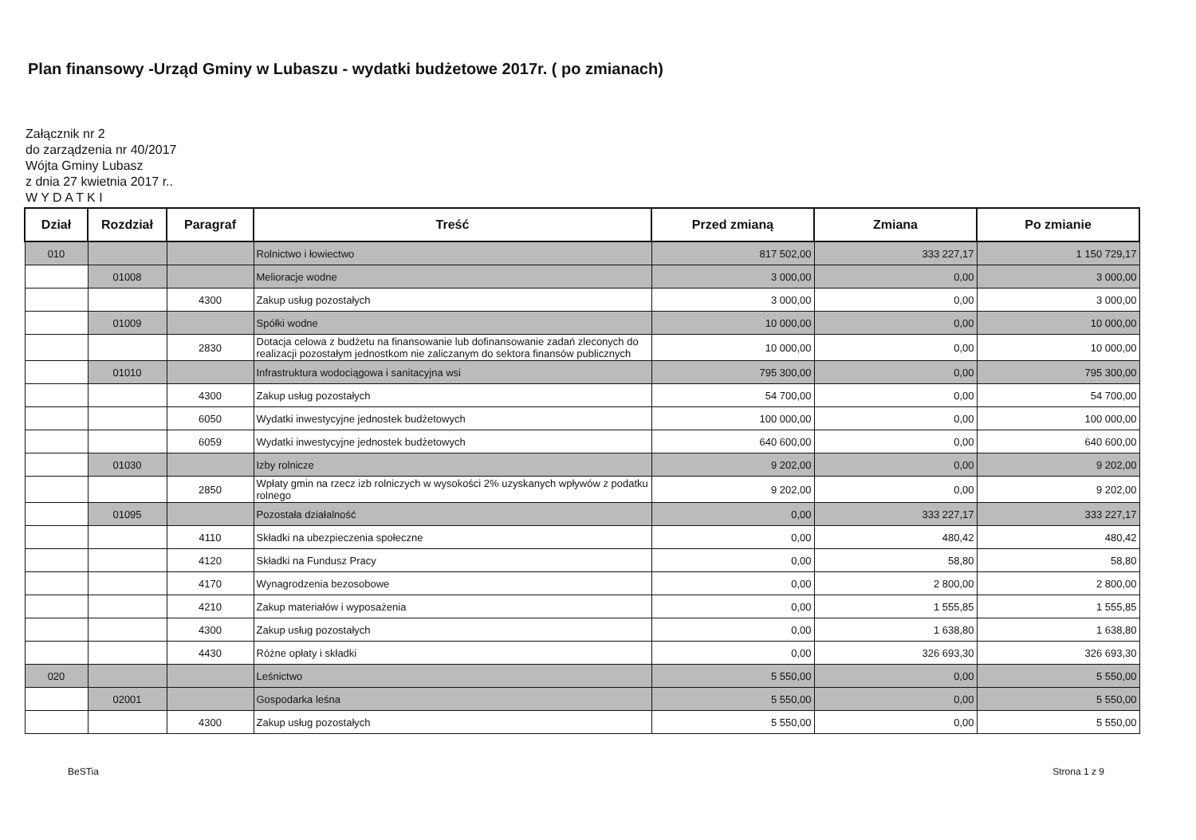Plan finansowy -Urząd Gminy w Lubaszu - wydatki budżetowe 2017r. ( po zmianach)
Załącznik nr 2
do zarządzenia nr 40/2017
Wójta Gminy Lubasz
z dnia 27 kwietnia 2017 r..
W Y D A T K I
| Dział | Rozdział | Paragraf | Treść | Przed zmianą | Zmiana | Po zmianie |
| --- | --- | --- | --- | --- | --- | --- |
| 010 | | | Rolnictwo i łowiectwo | 817 502,00 | 333 227,17 | 1 150 729,17 |
| | 01008 | | Melioracje wodne | 3 000,00 | 0,00 | 3 000,00 |
| | | 4300 | Zakup usług pozostałych | 3 000,00 | 0,00 | 3 000,00 |
| | 01009 | | Spółki wodne | 10 000,00 | 0,00 | 10 000,00 |
| | | 2830 | Dotacja celowa z budżetu na finansowanie lub dofinansowanie zadań zleconych do realizacji pozostałym jednostkom nie zaliczanym do sektora finansów publicznych | 10 000,00 | 0,00 | 10 000,00 |
| | 01010 | | Infrastruktura wodociągowa i sanitacyjna wsi | 795 300,00 | 0,00 | 795 300,00 |
| | | 4300 | Zakup usług pozostałych | 54 700,00 | 0,00 | 54 700,00 |
| | | 6050 | Wydatki inwestycyjne jednostek budżetowych | 100 000,00 | 0,00 | 100 000,00 |
| | | 6059 | Wydatki inwestycyjne jednostek budżetowych | 640 600,00 | 0,00 | 640 600,00 |
| | 01030 | | Izby rolnicze | 9 202,00 | 0,00 | 9 202,00 |
| | | 2850 | Wpłaty gmin na rzecz izb rolniczych w wysokości 2% uzyskanych wpływów z podatku rolnego | 9 202,00 | 0,00 | 9 202,00 |
| | 01095 | | Pozostała działalność | 0,00 | 333 227,17 | 333 227,17 |
| | | 4110 | Składki na ubezpieczenia społeczne | 0,00 | 480,42 | 480,42 |
| | | 4120 | Składki na Fundusz Pracy | 0,00 | 58,80 | 58,80 |
| | | 4170 | Wynagrodzenia bezosobowe | 0,00 | 2 800,00 | 2 800,00 |
| | | 4210 | Zakup materiałów i wyposażenia | 0,00 | 1 555,85 | 1 555,85 |
| | | 4300 | Zakup usług pozostałych | 0,00 | 1 638,80 | 1 638,80 |
| | | 4430 | Różne opłaty i składki | 0,00 | 326 693,30 | 326 693,30 |
| 020 | | | Leśnictwo | 5 550,00 | 0,00 | 5 550,00 |
| | 02001 | | Gospodarka leśna | 5 550,00 | 0,00 | 5 550,00 |
| | | 4300 | Zakup usług pozostałych | 5 550,00 | 0,00 | 5 550,00 |
BeSTia Strona 1 z 9